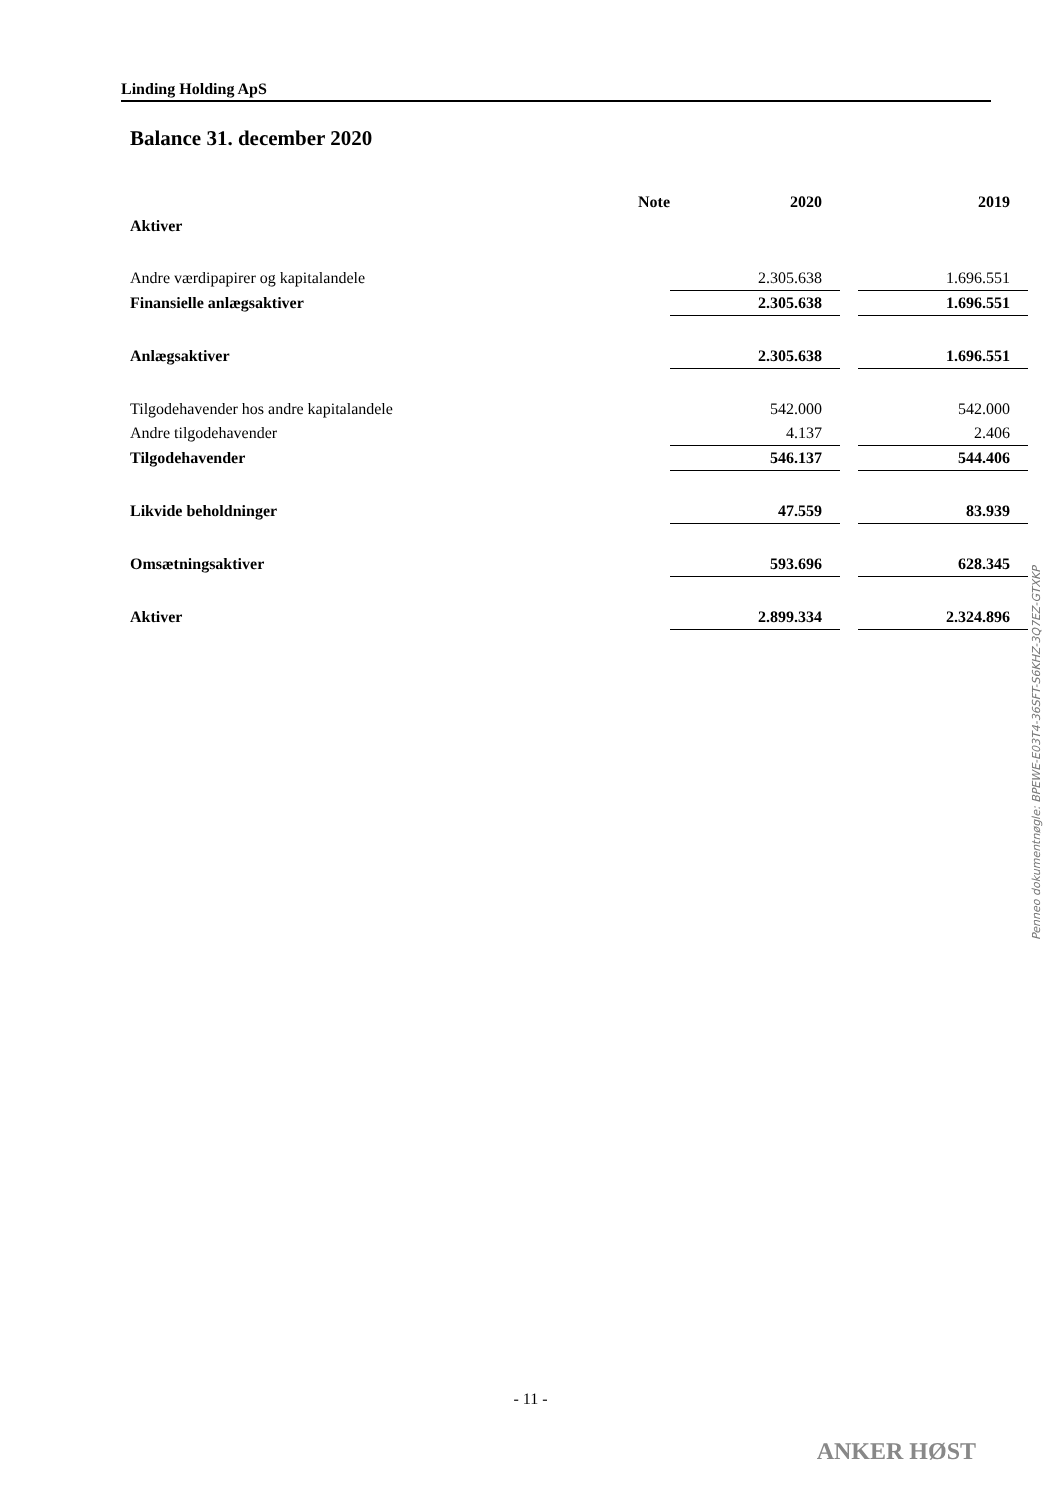Linding Holding ApS
Balance 31. december 2020
| | Note | 2020 | | 2019 |
| Aktiver | | | | |
| Andre værdipapirer og kapitalandele | | 2.305.638 | | 1.696.551 |
| Finansielle anlægsaktiver | | 2.305.638 | | 1.696.551 |
| Anlægsaktiver | | 2.305.638 | | 1.696.551 |
| Tilgodehavender hos andre kapitalandele | | 542.000 | | 542.000 |
| Andre tilgodehavender | | 4.137 | | 2.406 |
| Tilgodehavender | | 546.137 | | 544.406 |
| Likvide beholdninger | | 47.559 | | 83.939 |
| Omsætningsaktiver | | 593.696 | | 628.345 |
| Aktiver | | 2.899.334 | | 2.324.896 |
- 11 -
ANKER HØST
Penneo dokumentnøgle: BPEWE-E03T4-36SFT-S6KHZ-3Q7EZ-GTXKP